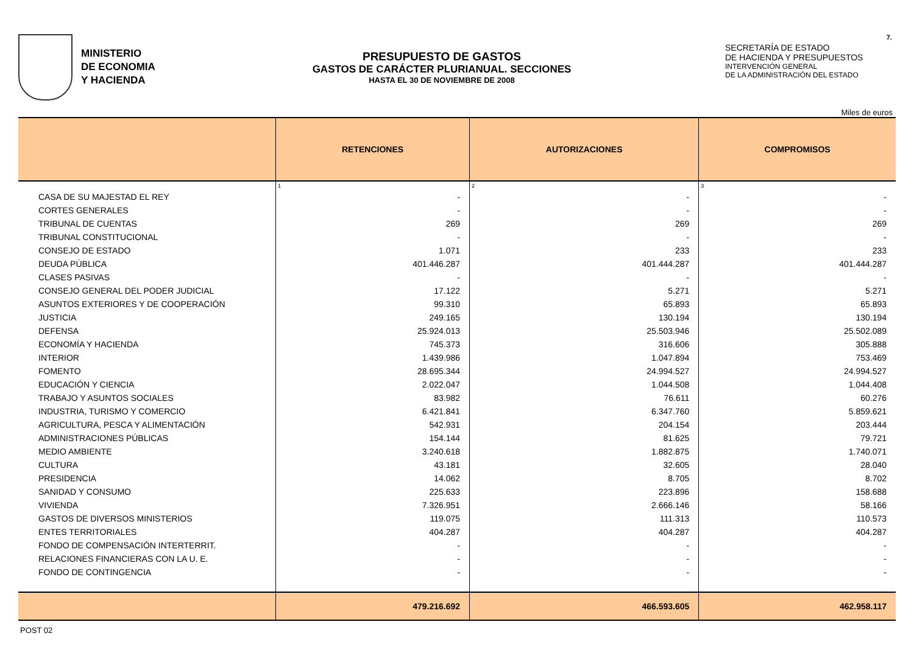MINISTERIO
DE ECONOMIA
Y HACIENDA
PRESUPUESTO DE GASTOS
GASTOS DE CARÁCTER PLURIANUAL. SECCIONES
HASTA EL 30 DE NOVIEMBRE DE 2008
SECRETARÍA DE ESTADO
DE HACIENDA Y PRESUPUESTOS
INTERVENCIÓN GENERAL
DE LA ADMINISTRACIÓN DEL ESTADO
7.
Miles de euros
| | RETENCIONES | AUTORIZACIONES | COMPROMISOS |
| --- | --- | --- | --- |
| | 1 | 2 | 3 |
| CASA DE SU MAJESTAD EL REY | - | - | - |
| CORTES GENERALES | - | - | - |
| TRIBUNAL DE CUENTAS | 269 | 269 | 269 |
| TRIBUNAL CONSTITUCIONAL | - | - | - |
| CONSEJO DE ESTADO | 1.071 | 233 | 233 |
| DEUDA PÚBLICA | 401.446.287 | 401.444.287 | 401.444.287 |
| CLASES PASIVAS | - | - | - |
| CONSEJO GENERAL DEL PODER JUDICIAL | 17.122 | 5.271 | 5.271 |
| ASUNTOS EXTERIORES Y DE COOPERACIÓN | 99.310 | 65.893 | 65.893 |
| JUSTICIA | 249.165 | 130.194 | 130.194 |
| DEFENSA | 25.924.013 | 25.503.946 | 25.502.089 |
| ECONOMÍA Y HACIENDA | 745.373 | 316.606 | 305.888 |
| INTERIOR | 1.439.986 | 1.047.894 | 753.469 |
| FOMENTO | 28.695.344 | 24.994.527 | 24.994.527 |
| EDUCACIÓN Y CIENCIA | 2.022.047 | 1.044.508 | 1.044.408 |
| TRABAJO Y ASUNTOS SOCIALES | 83.982 | 76.611 | 60.276 |
| INDUSTRIA, TURISMO Y COMERCIO | 6.421.841 | 6.347.760 | 5.859.621 |
| AGRICULTURA, PESCA Y ALIMENTACIÓN | 542.931 | 204.154 | 203.444 |
| ADMINISTRACIONES PÚBLICAS | 154.144 | 81.625 | 79.721 |
| MEDIO AMBIENTE | 3.240.618 | 1.882.875 | 1.740.071 |
| CULTURA | 43.181 | 32.605 | 28.040 |
| PRESIDENCIA | 14.062 | 8.705 | 8.702 |
| SANIDAD Y CONSUMO | 225.633 | 223.896 | 158.688 |
| VIVIENDA | 7.326.951 | 2.666.146 | 58.166 |
| GASTOS DE DIVERSOS MINISTERIOS | 119.075 | 111.313 | 110.573 |
| ENTES TERRITORIALES | 404.287 | 404.287 | 404.287 |
| FONDO DE COMPENSACIÓN INTERTERRIT. | - | - | - |
| RELACIONES FINANCIERAS CON LA U. E. | - | - | - |
| FONDO DE CONTINGENCIA | - | - | - |
| | 479.216.692 | 466.593.605 | 462.958.117 |
POST 02